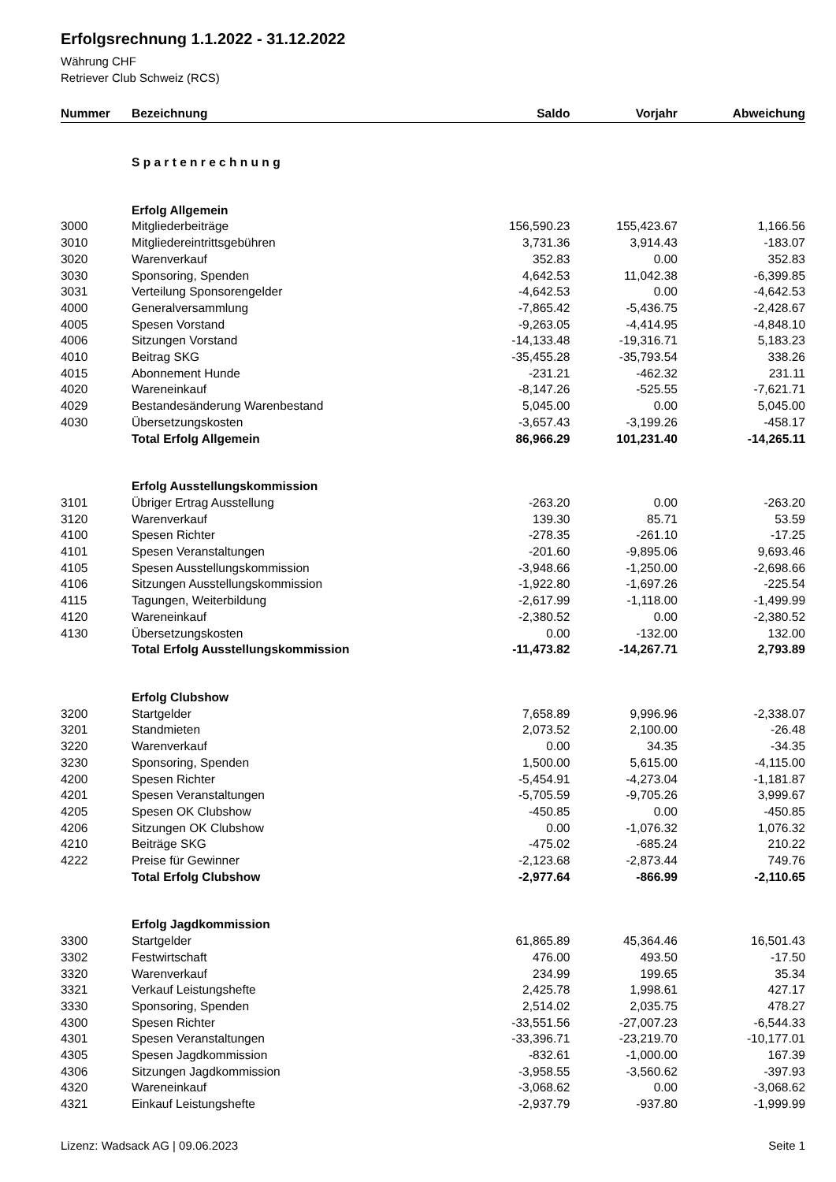Erfolgsrechnung 1.1.2022 - 31.12.2022
Währung CHF
Retriever Club Schweiz (RCS)
| Nummer | Bezeichnung | Saldo | Vorjahr | Abweichung |
| --- | --- | --- | --- | --- |
| | S p a r t e n r e c h n u n g | | | |
| | Erfolg Allgemein | | | |
| 3000 | Mitgliederbeiträge | 156,590.23 | 155,423.67 | 1,166.56 |
| 3010 | Mitgliedereintrittsgebühren | 3,731.36 | 3,914.43 | -183.07 |
| 3020 | Warenverkauf | 352.83 | 0.00 | 352.83 |
| 3030 | Sponsoring, Spenden | 4,642.53 | 11,042.38 | -6,399.85 |
| 3031 | Verteilung Sponsorengelder | -4,642.53 | 0.00 | -4,642.53 |
| 4000 | Generalversammlung | -7,865.42 | -5,436.75 | -2,428.67 |
| 4005 | Spesen Vorstand | -9,263.05 | -4,414.95 | -4,848.10 |
| 4006 | Sitzungen Vorstand | -14,133.48 | -19,316.71 | 5,183.23 |
| 4010 | Beitrag SKG | -35,455.28 | -35,793.54 | 338.26 |
| 4015 | Abonnement Hunde | -231.21 | -462.32 | 231.11 |
| 4020 | Wareneinkauf | -8,147.26 | -525.55 | -7,621.71 |
| 4029 | Bestandesänderung Warenbestand | 5,045.00 | 0.00 | 5,045.00 |
| 4030 | Übersetzungskosten | -3,657.43 | -3,199.26 | -458.17 |
| | Total Erfolg Allgemein | 86,966.29 | 101,231.40 | -14,265.11 |
| | Erfolg Ausstellungskommission | | | |
| 3101 | Übriger Ertrag Ausstellung | -263.20 | 0.00 | -263.20 |
| 3120 | Warenverkauf | 139.30 | 85.71 | 53.59 |
| 4100 | Spesen Richter | -278.35 | -261.10 | -17.25 |
| 4101 | Spesen Veranstaltungen | -201.60 | -9,895.06 | 9,693.46 |
| 4105 | Spesen Ausstellungskommission | -3,948.66 | -1,250.00 | -2,698.66 |
| 4106 | Sitzungen Ausstellungskommission | -1,922.80 | -1,697.26 | -225.54 |
| 4115 | Tagungen, Weiterbildung | -2,617.99 | -1,118.00 | -1,499.99 |
| 4120 | Wareneinkauf | -2,380.52 | 0.00 | -2,380.52 |
| 4130 | Übersetzungskosten | 0.00 | -132.00 | 132.00 |
| | Total Erfolg Ausstellungskommission | -11,473.82 | -14,267.71 | 2,793.89 |
| | Erfolg Clubshow | | | |
| 3200 | Startgelder | 7,658.89 | 9,996.96 | -2,338.07 |
| 3201 | Standmieten | 2,073.52 | 2,100.00 | -26.48 |
| 3220 | Warenverkauf | 0.00 | 34.35 | -34.35 |
| 3230 | Sponsoring, Spenden | 1,500.00 | 5,615.00 | -4,115.00 |
| 4200 | Spesen Richter | -5,454.91 | -4,273.04 | -1,181.87 |
| 4201 | Spesen Veranstaltungen | -5,705.59 | -9,705.26 | 3,999.67 |
| 4205 | Spesen OK Clubshow | -450.85 | 0.00 | -450.85 |
| 4206 | Sitzungen OK Clubshow | 0.00 | -1,076.32 | 1,076.32 |
| 4210 | Beiträge SKG | -475.02 | -685.24 | 210.22 |
| 4222 | Preise für Gewinner | -2,123.68 | -2,873.44 | 749.76 |
| | Total Erfolg Clubshow | -2,977.64 | -866.99 | -2,110.65 |
| | Erfolg Jagdkommission | | | |
| 3300 | Startgelder | 61,865.89 | 45,364.46 | 16,501.43 |
| 3302 | Festwirtschaft | 476.00 | 493.50 | -17.50 |
| 3320 | Warenverkauf | 234.99 | 199.65 | 35.34 |
| 3321 | Verkauf Leistungshefte | 2,425.78 | 1,998.61 | 427.17 |
| 3330 | Sponsoring, Spenden | 2,514.02 | 2,035.75 | 478.27 |
| 4300 | Spesen Richter | -33,551.56 | -27,007.23 | -6,544.33 |
| 4301 | Spesen Veranstaltungen | -33,396.71 | -23,219.70 | -10,177.01 |
| 4305 | Spesen Jagdkommission | -832.61 | -1,000.00 | 167.39 |
| 4306 | Sitzungen Jagdkommission | -3,958.55 | -3,560.62 | -397.93 |
| 4320 | Wareneinkauf | -3,068.62 | 0.00 | -3,068.62 |
| 4321 | Einkauf Leistungshefte | -2,937.79 | -937.80 | -1,999.99 |
Lizenz: Wadsack AG | 09.06.2023 Seite 1